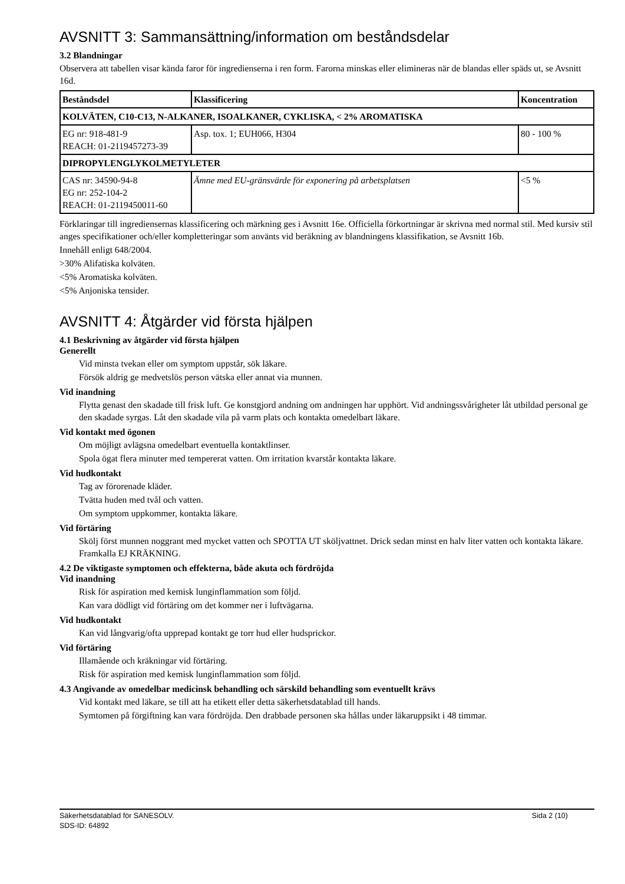AVSNITT 3: Sammansättning/information om beståndsdelar
3.2 Blandningar
Observera att tabellen visar kända faror för ingredienserna i ren form. Farorna minskas eller elimineras när de blandas eller späds ut, se Avsnitt 16d.
| Beståndsdel | Klassificering | Koncentration |
| --- | --- | --- |
| KOLVÄTEN, C10-C13, N-ALKANER, ISOALKANER, CYKLISKA, < 2% AROMATISKA | | |
| EG nr: 918-481-9 REACH: 01-2119457273-39 | Asp. tox. 1; EUH066, H304 | 80 - 100 % |
| DIPROPYLENGLYKOLMETYLETER | | |
| CAS nr: 34590-94-8 EG nr: 252-104-2 REACH: 01-2119450011-60 | Ämne med EU-gränsvärde för exponering på arbetsplatsen | <5 % |
Förklaringar till ingrediensernas klassificering och märkning ges i Avsnitt 16e. Officiella förkortningar är skrivna med normal stil. Med kursiv stil anges specifikationer och/eller kompletteringar som använts vid beräkning av blandningens klassifikation, se Avsnitt 16b.
Innehåll enligt 648/2004.
>30% Alifatiska kolväten.
<5% Aromatiska kolväten.
<5% Anjoniska tensider.
AVSNITT 4: Åtgärder vid första hjälpen
4.1 Beskrivning av åtgärder vid första hjälpen
Generellt
Vid minsta tvekan eller om symptom uppstår, sök läkare.
Försök aldrig ge medvetslös person vätska eller annat via munnen.
Vid inandning
Flytta genast den skadade till frisk luft. Ge konstgjord andning om andningen har upphört. Vid andningssvårigheter låt utbildad personal ge den skadade syrgas. Låt den skadade vila på varm plats och kontakta omedelbart läkare.
Vid kontakt med ögonen
Om möjligt avlägsna omedelbart eventuella kontaktlinser.
Spola ögat flera minuter med tempererat vatten. Om irritation kvarstår kontakta läkare.
Vid hudkontakt
Tag av förorenade kläder.
Tvätta huden med tvål och vatten.
Om symptom uppkommer, kontakta läkare.
Vid förtäring
Skölj först munnen noggrant med mycket vatten och SPOTTA UT sköljvattnet. Drick sedan minst en halv liter vatten och kontakta läkare. Framkalla EJ KRÄKNING.
4.2 De viktigaste symptomen och effekterna, både akuta och fördröjda
Vid inandning
Risk för aspiration med kemisk lunginflammation som följd.
Kan vara dödligt vid förtäring om det kommer ner i luftvägarna.
Vid hudkontakt
Kan vid långvarig/ofta upprepad kontakt ge torr hud eller hudsprickor.
Vid förtäring
Illamående och kräkningar vid förtäring.
Risk för aspiration med kemisk lunginflammation som följd.
4.3 Angivande av omedelbar medicinsk behandling och särskild behandling som eventuellt krävs
Vid kontakt med läkare, se till att ha etikett eller detta säkerhetsdatablad till hands.
Symtomen på förgiftning kan vara fördröjda. Den drabbade personen ska hållas under läkaruppsikt i 48 timmar.
Sida 2 (10) Säkerhetsdatablad för SANESOLV.
SDS-ID: 64892